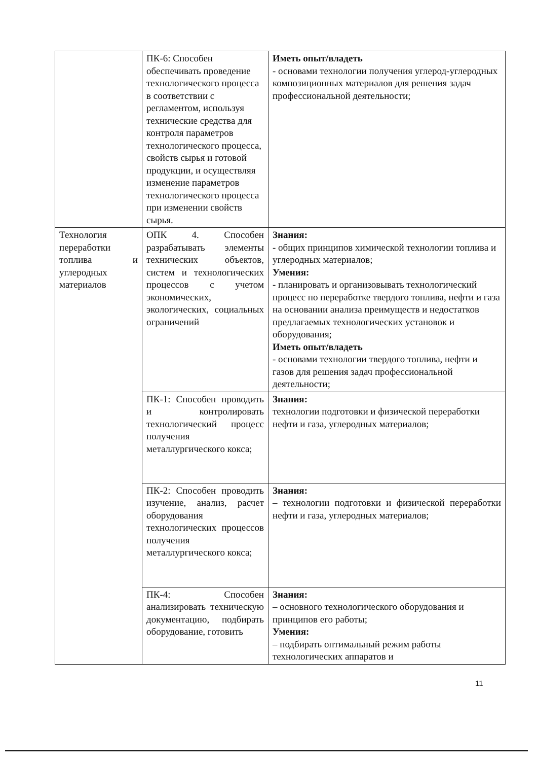| | ПК-6: Способен обеспечивать проведение технологического процесса в соответствии с регламентом, используя технические средства для контроля параметров технологического процесса, свойств сырья и готовой продукции, и осуществляя изменение параметров технологического процесса при изменении свойств сырья. | Иметь опыт/владеть - основами технологии получения углерод-углеродных композиционных материалов для решения задач профессиональной деятельности; |
| Технология переработки топлива и углеродных материалов | ОПК 4. Способен разрабатывать элементы технических объектов, систем и технологических процессов с учетом экономических, экологических, социальных ограничений | Знания: - общих принципов химической технологии топлива и углеродных материалов; Умения: - планировать и организовывать технологический процесс по переработке твердого топлива, нефти и газа на основании анализа преимуществ и недостатков предлагаемых технологических установок и оборудования; Иметь опыт/владеть - основами технологии твердого топлива, нефти и газов для решения задач профессиональной деятельности; |
| | ПК-1: Способен проводить и контролировать технологический процесс получения металлургического кокса; | Знания: технологии подготовки и физической переработки нефти и газа, углеродных материалов; |
| | ПК-2: Способен проводить изучение, анализ, расчет оборудования технологических процессов получения металлургического кокса; | Знания: – технологии подготовки и физической переработки нефти и газа, углеродных материалов; |
| | ПК-4: Способен анализировать техническую документацию, подбирать оборудование, готовить | Знания: – основного технологического оборудования и принципов его работы; Умения: – подбирать оптимальный режим работы технологических аппаратов и |
11